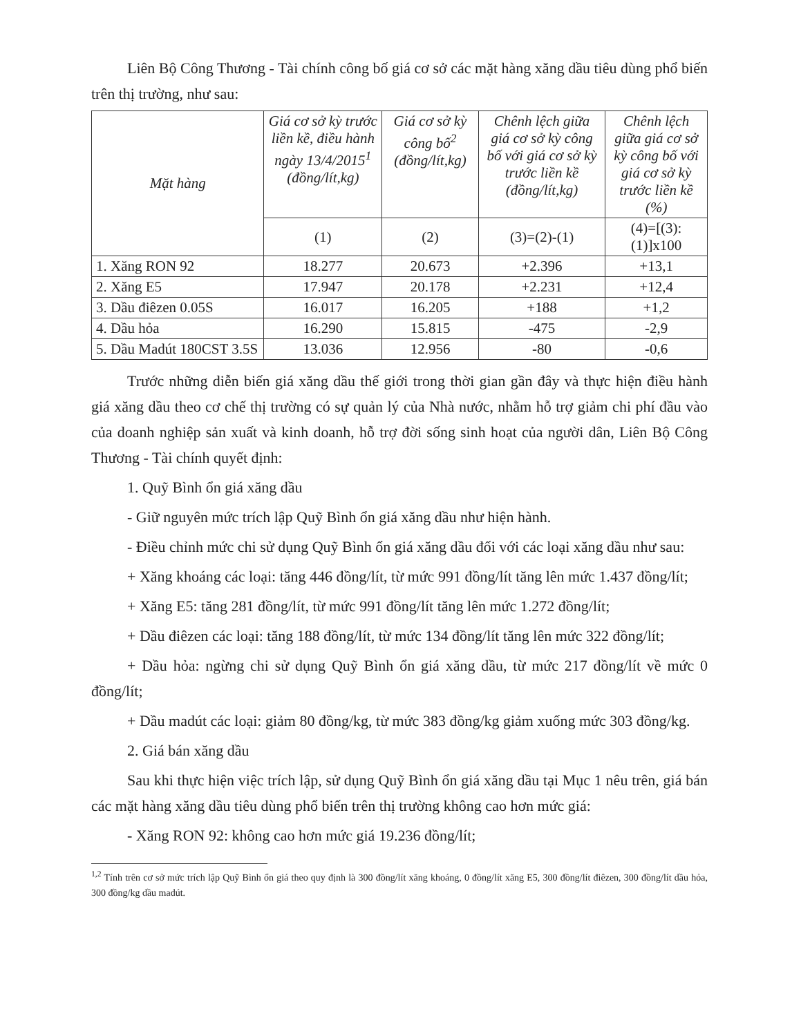Liên Bộ Công Thương - Tài chính công bố giá cơ sở các mặt hàng xăng dầu tiêu dùng phổ biến trên thị trường, như sau:
| Mặt hàng | Giá cơ sở kỳ trước liền kề, điều hành ngày 13/4/2015<sup>1</sup> (đồng/lít,kg) | Giá cơ sở kỳ công bố<sup>2</sup> (đồng/lít,kg) | Chênh lệch giữa giá cơ sở kỳ công bố với giá cơ sở kỳ trước liền kề (đồng/lít,kg) | Chênh lệch giữa giá cơ sở kỳ công bố với giá cơ sở kỳ trước liền kề (%) |
| --- | --- | --- | --- | --- |
| | (1) | (2) | (3)=(2)-(1) | (4)=[(3):(1)]x100 |
| 1. Xăng RON 92 | 18.277 | 20.673 | +2.396 | +13,1 |
| 2. Xăng E5 | 17.947 | 20.178 | +2.231 | +12,4 |
| 3. Dầu điêzen 0.05S | 16.017 | 16.205 | +188 | +1,2 |
| 4. Dầu hỏa | 16.290 | 15.815 | -475 | -2,9 |
| 5. Dầu Madút 180CST 3.5S | 13.036 | 12.956 | -80 | -0,6 |
Trước những diễn biến giá xăng dầu thế giới trong thời gian gần đây và thực hiện điều hành giá xăng dầu theo cơ chế thị trường có sự quản lý của Nhà nước, nhằm hỗ trợ giảm chi phí đầu vào của doanh nghiệp sản xuất và kinh doanh, hỗ trợ đời sống sinh hoạt của người dân, Liên Bộ Công Thương - Tài chính quyết định:
1. Quỹ Bình ổn giá xăng dầu
- Giữ nguyên mức trích lập Quỹ Bình ổn giá xăng dầu như hiện hành.
- Điều chỉnh mức chi sử dụng Quỹ Bình ổn giá xăng dầu đối với các loại xăng dầu như sau:
+ Xăng khoáng các loại: tăng 446 đồng/lít, từ mức 991 đồng/lít tăng lên mức 1.437 đồng/lít;
+ Xăng E5: tăng 281 đồng/lít, từ mức 991 đồng/lít tăng lên mức 1.272 đồng/lít;
+ Dầu điêzen các loại: tăng 188 đồng/lít, từ mức 134 đồng/lít tăng lên mức 322 đồng/lít;
+ Dầu hỏa: ngừng chi sử dụng Quỹ Bình ổn giá xăng dầu, từ mức 217 đồng/lít về mức 0 đồng/lít;
+ Dầu madút các loại: giảm 80 đồng/kg, từ mức 383 đồng/kg giảm xuống mức 303 đồng/kg.
2. Giá bán xăng dầu
Sau khi thực hiện việc trích lập, sử dụng Quỹ Bình ổn giá xăng dầu tại Mục 1 nêu trên, giá bán các mặt hàng xăng dầu tiêu dùng phổ biến trên thị trường không cao hơn mức giá:
- Xăng RON 92: không cao hơn mức giá 19.236 đồng/lít;
<sup>1,2</sup> Tính trên cơ sở mức trích lập Quỹ Bình ổn giá theo quy định là 300 đồng/lít xăng khoáng, 0 đồng/lít xăng E5, 300 đồng/lít điêzen, 300 đồng/lít dầu hỏa, 300 đồng/kg dầu madút.